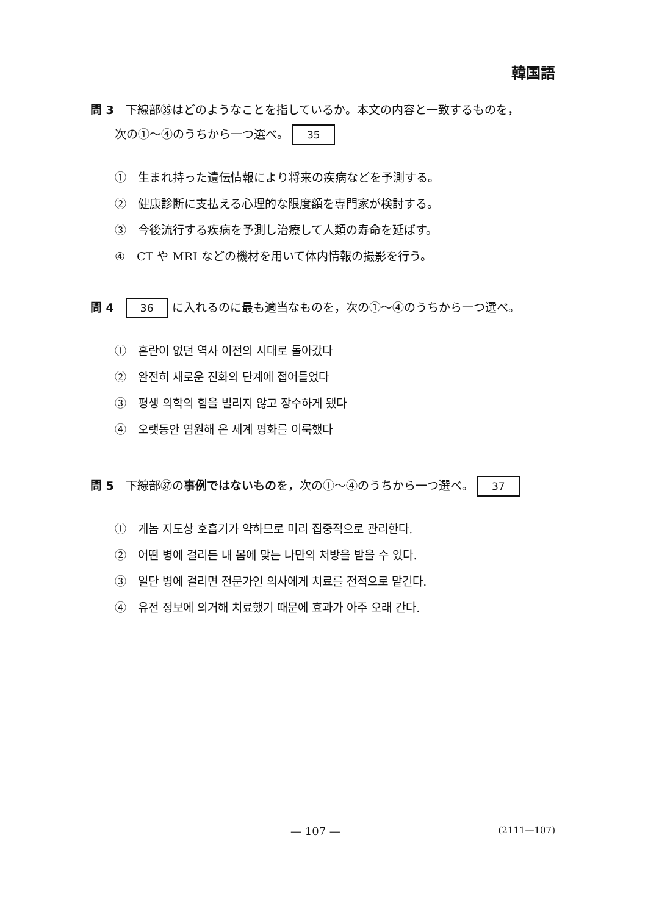韓国語
問 3　下線部㉟はどのようなことを指しているか。本文の内容と一致するものを，
次の①～④のうちから一つ選べ。 35
①　生まれ持った遺伝情報により将来の疾病などを予測する。
②　健康診断に支払える心理的な限度額を専門家が検討する。
③　今後流行する疾病を予測し治療して人類の寿命を延ばす。
④　CT や MRI などの機材を用いて体内情報の撮影を行う。
問 4　36 に入れるのに最も適当なものを，次の①～④のうちから一つ選べ。
①　혼란이 없던 역사 이전의 시대로 돌아갔다
②　완전히 새로운 진화의 단계에 접어들었다
③　평생 의학의 힘을 빌리지 않고 장수하게 됐다
④　오랫동안 염원해 온 세계 평화를 이룩했다
問 5　下線部㊲の事例ではないものを，次の①～④のうちから一つ選べ。 37
①　게놈 지도상 호흡기가 약하므로 미리 집중적으로 관리한다.
②　어떤 병에 걸리든 내 몸에 맞는 나만의 처방을 받을 수 있다.
③　일단 병에 걸리면 전문가인 의사에게 치료를 전적으로 맡긴다.
④　유전 정보에 의거해 치료했기 때문에 효과가 아주 오래 간다.
— 107 — (2111—107)